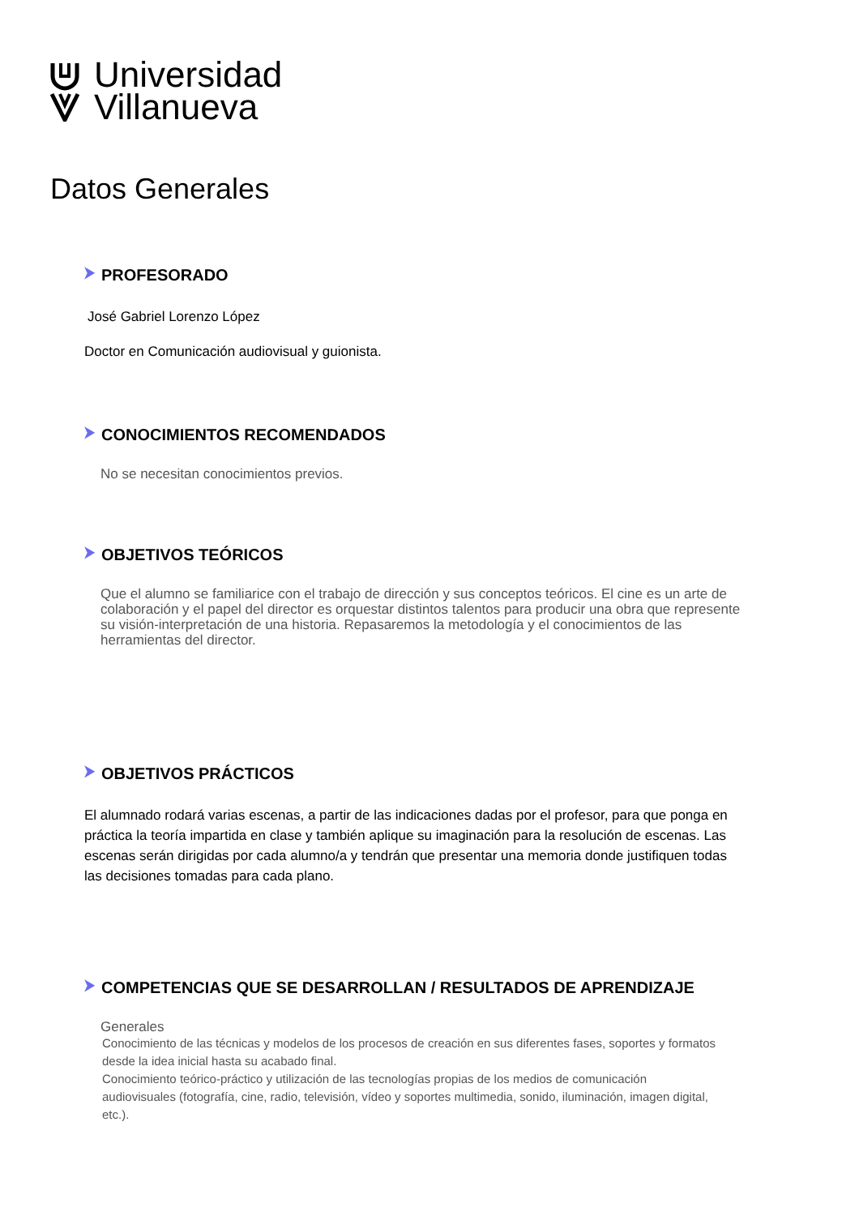Universidad
Villanueva
Datos Generales
⮞ PROFESORADO
José Gabriel Lorenzo López
Doctor en Comunicación audiovisual y guionista.
⮞ CONOCIMIENTOS RECOMENDADOS
No se necesitan conocimientos previos.
⮞ OBJETIVOS TEÓRICOS
Que el alumno se familiarice con el trabajo de dirección y sus conceptos teóricos. El cine es un arte de colaboración y el papel del director es orquestar distintos talentos para producir una obra que represente su visión-interpretación de una historia. Repasaremos la metodología y el conocimientos de las herramientas del director.
⮞ OBJETIVOS PRÁCTICOS
El alumnado rodará varias escenas, a partir de las indicaciones dadas por el profesor, para que ponga en práctica la teoría impartida en clase y también aplique su imaginación para la resolución de escenas. Las escenas serán dirigidas por cada alumno/a y tendrán que presentar una memoria donde justifiquen todas las decisiones tomadas para cada plano.
⮞ COMPETENCIAS QUE SE DESARROLLAN / RESULTADOS DE APRENDIZAJE
Generales
Conocimiento de las técnicas y modelos de los procesos de creación en sus diferentes fases, soportes y formatos desde la idea inicial hasta su acabado final.
Conocimiento teórico-práctico y utilización de las tecnologías propias de los medios de comunicación audiovisuales (fotografía, cine, radio, televisión, vídeo y soportes multimedia, sonido, iluminación, imagen digital, etc.).